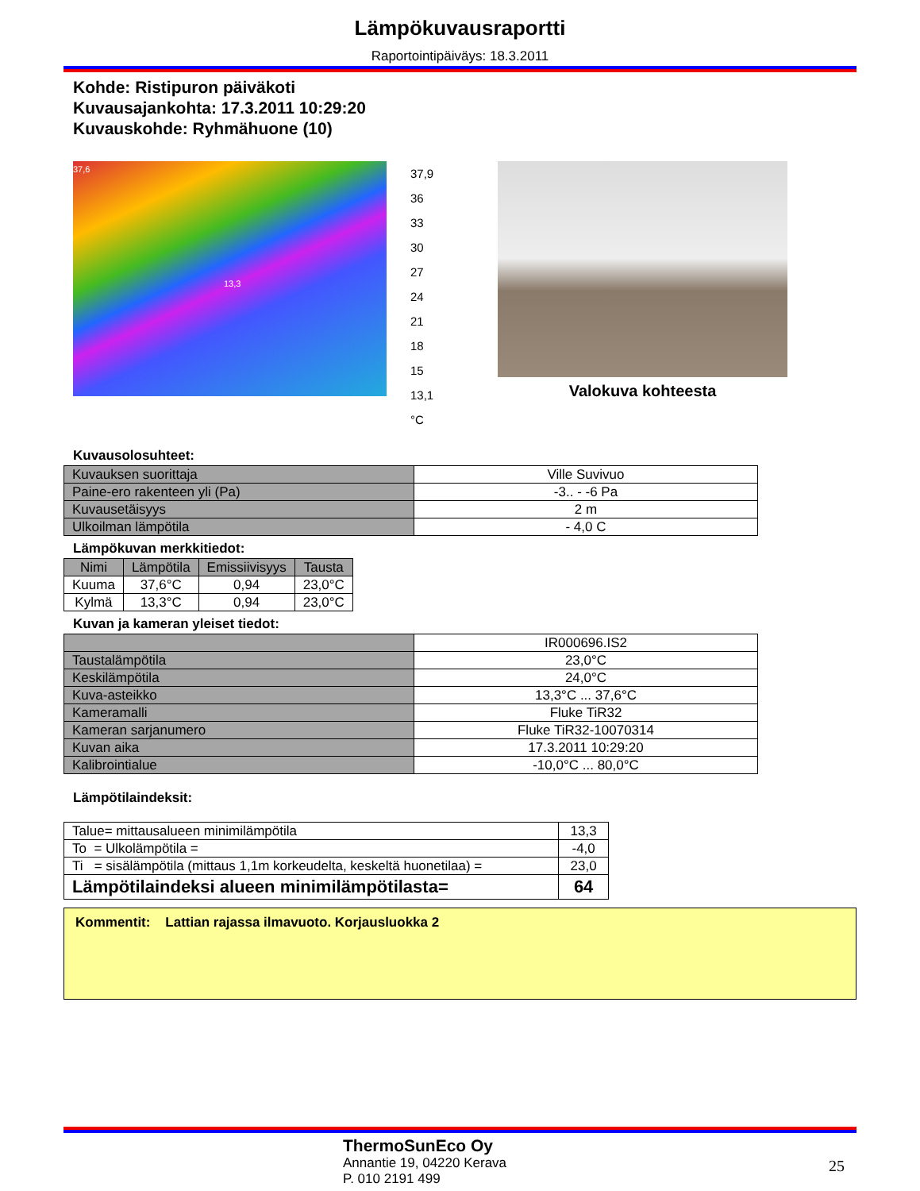Lämpökuvausraportti
Raportointipäiväys: 18.3.2011
Kohde: Ristipuron päiväkoti
Kuvausajankohta: 17.3.2011 10:29:20
Kuvauskohde: Ryhmähuone (10)
37,6
13,3
37,9
36
33
30
27
24
21
18
15
13,1
°C
Valokuva kohteesta
Kuvausolosuhteet:
| Kuvauksen suorittaja | Ville Suvivuo |
| Paine-ero rakenteen yli (Pa) | -3.. - -6 Pa |
| Kuvausetäisyys | 2 m |
| Ulkoilman lämpötila | - 4,0 C |
Lämpökuvan merkkitiedot:
| Nimi | Lämpötila | Emissiivisyys | Tausta |
| --- | --- | --- | --- |
| Kuuma | 37,6°C | 0,94 | 23,0°C |
| Kylmä | 13,3°C | 0,94 | 23,0°C |
Kuvan ja kameran yleiset tiedot:
| | IR000696.IS2 |
| Taustalämpötila | 23,0°C |
| Keskilämpötila | 24,0°C |
| Kuva-asteikko | 13,3°C ... 37,6°C |
| Kameramalli | Fluke TiR32 |
| Kameran sarjanumero | Fluke TiR32-10070314 |
| Kuvan aika | 17.3.2011 10:29:20 |
| Kalibrointialue | -10,0°C ... 80,0°C |
Lämpötilaindeksit:
| Talue= mittausalueen minimilämpötila | 13,3 |
| To = Ulkolämpötila = | -4,0 |
| Ti = sisälämpötila (mittaus 1,1m korkeudelta, keskeltä huonetilaa) = | 23,0 |
| Lämpötilaindeksi alueen minimilämpötilasta= | 64 |
Kommentit: Lattian rajassa ilmavuoto. Korjausluokka 2
ThermoSunEco Oy
Annantie 19, 04220 Kerava
P. 010 2191 499
25